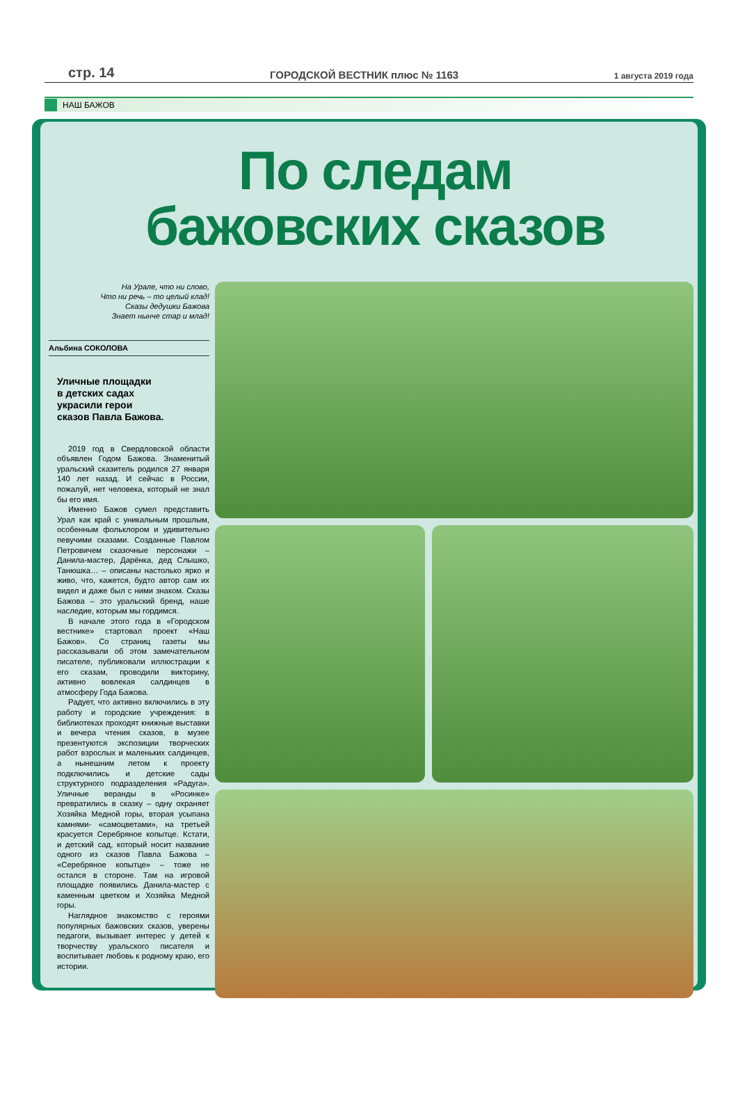стр. 14 ГОРОДСКОЙ ВЕСТНИК плюс № 1163 1 августа 2019 года
НАШ БАЖОВ
По следам
бажовских сказов
На Урале, что ни слово,
Что ни речь – то целый клад!
Сказы дедушки Бажова
Знает нынче стар и млад!
Альбина СОКОЛОВА
Уличные площадки
в детских садах
украсили герои
сказов Павла Бажова.
2019 год в Свердловской области объявлен Годом Бажова. Знаменитый уральский сказитель родился 27 января 140 лет назад. И сейчас в России, пожалуй, нет человека, который не знал бы его имя.
Именно Бажов сумел представить Урал как край с уникальным прошлым, особенным фольклором и удивительно певучими сказами. Созданные Павлом Петровичем сказочные персонажи – Данила-мастер, Дарёнка, дед Слышко, Танюшка… – описаны настолько ярко и живо, что, кажется, будто автор сам их видел и даже был с ними знаком. Сказы Бажова – это уральский бренд, наше наследие, которым мы гордимся.
В начале этого года в «Городском вестнике» стартовал проект «Наш Бажов». Со страниц газеты мы рассказывали об этом замечательном писателе, публиковали иллюстрации к его сказам, проводили викторину, активно вовлекая салдинцев в атмосферу Года Бажова.
Радует, что активно включились в эту работу и городские учреждения: в библиотеках проходят книжные выставки и вечера чтения сказов, в музее презентуются экспозиции творческих работ взрослых и маленьких салдинцев, а нынешним летом к проекту подключились и детские сады структурного подразделения «Радуга». Уличные веранды в «Росинке» превратились в сказку – одну охраняет Хозяйка Медной горы, вторая усыпана камнями- «самоцветами», на третьей красуется Серебряное копытце. Кстати, и детский сад, который носит название одного из сказов Павла Бажова – «Серебряное копытце» – тоже не остался в стороне. Там на игровой площадке появились Данила-мастер с каменным цветком и Хозяйка Медной горы.
Наглядное знакомство с героями популярных бажовских сказов, уверены педагоги, вызывает интерес у детей к творчеству уральского писателя и воспитывает любовь к родному краю, его истории.